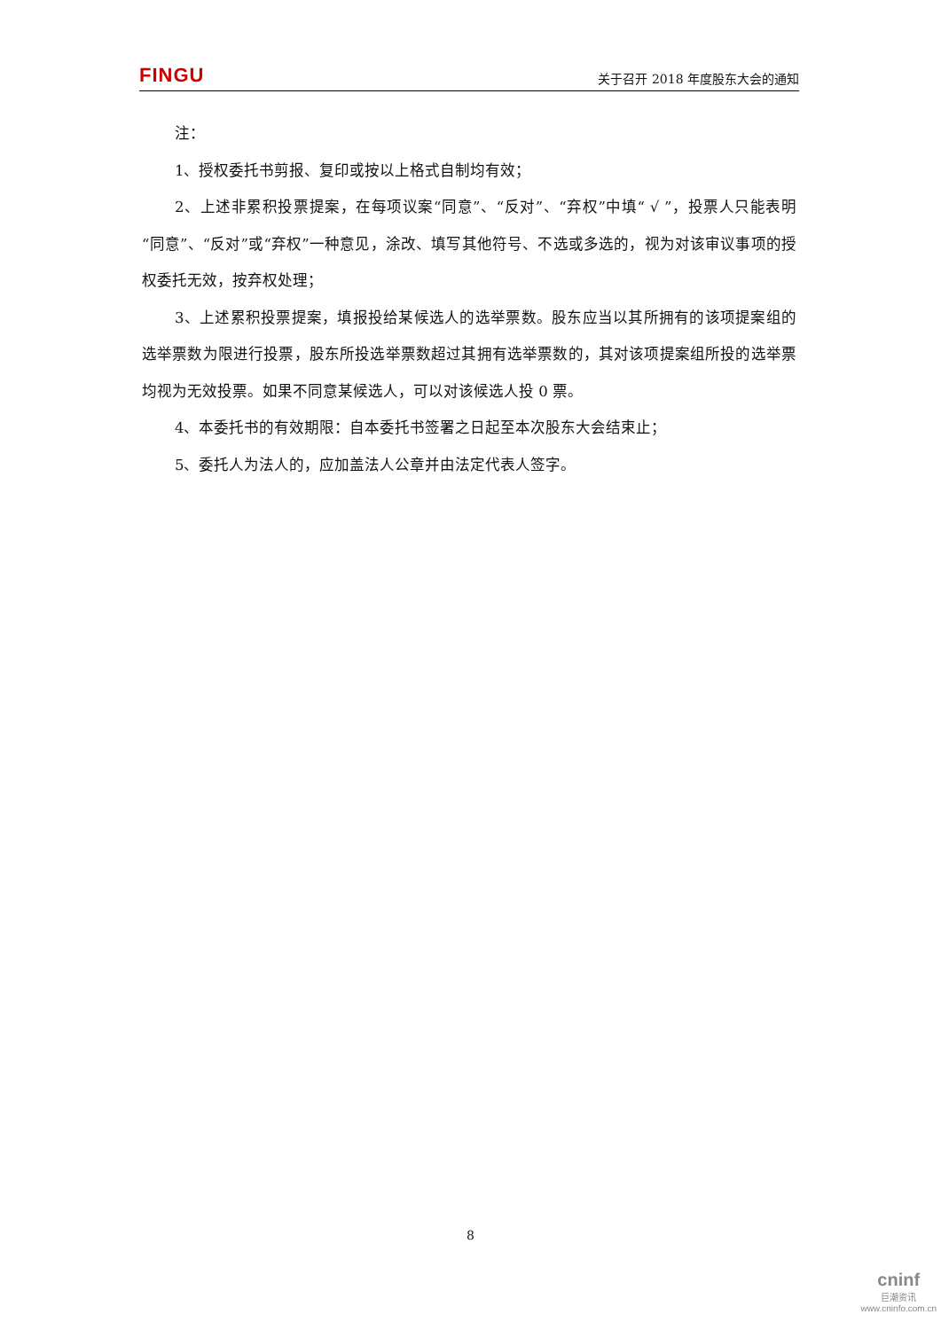FINGU 关于召开 2018 年度股东大会的通知
注：
1、授权委托书剪报、复印或按以上格式自制均有效；
2、上述非累积投票提案，在每项议案“同意”、“反对”、“弃权”中填“ √ ”，投票人只能表明“同意”、“反对”或“弃权”一种意见，涂改、填写其他符号、不选或多选的，视为对该审议事项的授权委托无效，按弃权处理；
3、上述累积投票提案，填报投给某候选人的选举票数。股东应当以其所拥有的该项提案组的选举票数为限进行投票，股东所投选举票数超过其拥有选举票数的，其对该项提案组所投的选举票均视为无效投票。如果不同意某候选人，可以对该候选人投 0 票。
4、本委托书的有效期限：自本委托书签署之日起至本次股东大会结束止；
5、委托人为法人的，应加盖法人公章并由法定代表人签字。
8
cninf
巨潮资讯
www.cninfo.com.cn